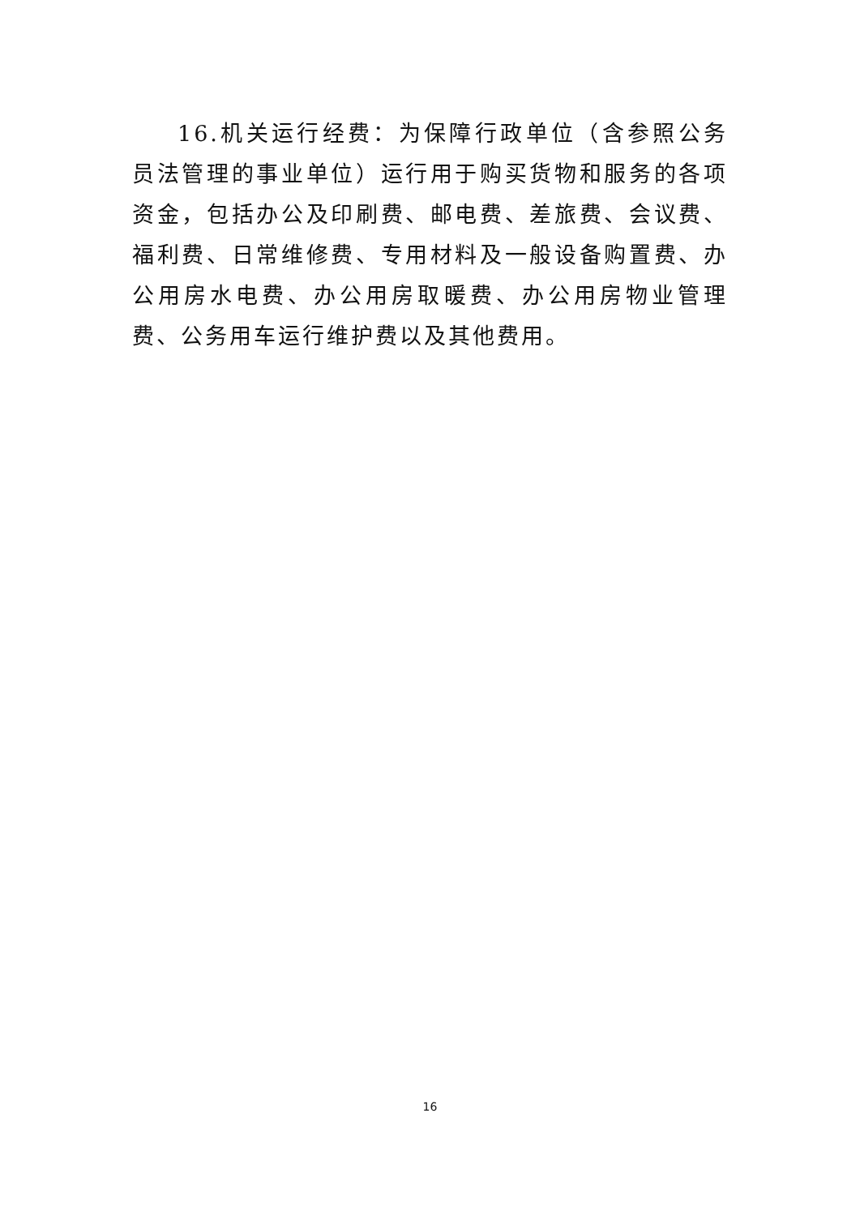16.机关运行经费：为保障行政单位（含参照公务员法管理的事业单位）运行用于购买货物和服务的各项资金，包括办公及印刷费、邮电费、差旅费、会议费、福利费、日常维修费、专用材料及一般设备购置费、办公用房水电费、办公用房取暖费、办公用房物业管理费、公务用车运行维护费以及其他费用。
16